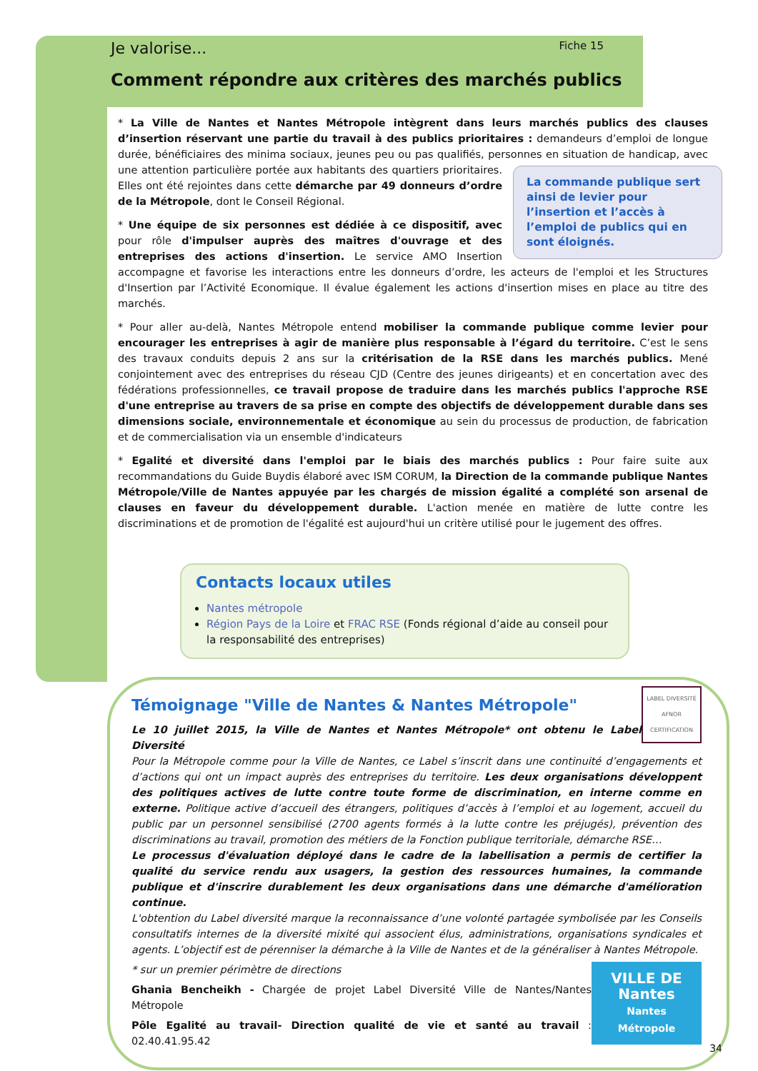Je valorise... Fiche 15
Comment répondre aux critères des marchés publics
* La Ville de Nantes et Nantes Métropole intègrent dans leurs marchés publics des clauses d’insertion réservant une partie du travail à des publics prioritaires : demandeurs d’emploi de longue durée, bénéficiaires des minima sociaux, jeunes peu ou pas qualifiés, personnes en situation de handicap, avec une attention particulière La commande publique sert ainsi de levier pour l’insertion et l’accès à l’emploi de publics qui en sont éloignés. portée aux habitants des quartiers prioritaires. Elles ont été rejointes dans cette démarche par 49 donneurs d’ordre de la Métropole, dont le Conseil Régional.
* Une équipe de six personnes est dédiée à ce dispositif, avec pour rôle d'impulser auprès des maîtres d'ouvrage et des entreprises des actions d'insertion. Le service AMO Insertion accompagne et favorise les interactions entre les donneurs d’ordre, les acteurs de l'emploi et les Structures d'Insertion par l’Activité Economique. Il évalue également les actions d'insertion mises en place au titre des marchés.
* Pour aller au-delà, Nantes Métropole entend mobiliser la commande publique comme levier pour encourager les entreprises à agir de manière plus responsable à l’égard du territoire. C’est le sens des travaux conduits depuis 2 ans sur la critérisation de la RSE dans les marchés publics. Mené conjointement avec des entreprises du réseau CJD (Centre des jeunes dirigeants) et en concertation avec des fédérations professionnelles, ce travail propose de traduire dans les marchés publics l'approche RSE d'une entreprise au travers de sa prise en compte des objectifs de développement durable dans ses dimensions sociale, environnementale et économique au sein du processus de production, de fabrication et de commercialisation via un ensemble d'indicateurs
* Egalité et diversité dans l'emploi par le biais des marchés publics : Pour faire suite aux recommandations du Guide Buydis élaboré avec ISM CORUM, la Direction de la commande publique Nantes Métropole/Ville de Nantes appuyée par les chargés de mission égalité a complété son arsenal de clauses en faveur du développement durable. L'action menée en matière de lutte contre les discriminations et de promotion de l'égalité est aujourd'hui un critère utilisé pour le jugement des offres.
Contacts locaux utiles
Nantes métropole
Région Pays de la Loire et FRAC RSE (Fonds régional d’aide au conseil pour la responsabilité des entreprises)
Témoignage "Ville de Nantes & Nantes Métropole"
LABEL DIVERSITÉ
AFNOR CERTIFICATION
Le 10 juillet 2015, la Ville de Nantes et Nantes Métropole* ont obtenu le Label Diversité
Pour la Métropole comme pour la Ville de Nantes, ce Label s’inscrit dans une continuité d’engagements et d’actions qui ont un impact auprès des entreprises du territoire. Les deux organisations développent des politiques actives de lutte contre toute forme de discrimination, en interne comme en externe. Politique active d’accueil des étrangers, politiques d’accès à l’emploi et au logement, accueil du public par un personnel sensibilisé (2700 agents formés à la lutte contre les préjugés), prévention des discriminations au travail, promotion des métiers de la Fonction publique territoriale, démarche RSE…
Le processus d'évaluation déployé dans le cadre de la labellisation a permis de certifier la qualité du service rendu aux usagers, la gestion des ressources humaines, la commande publique et d'inscrire durablement les deux organisations dans une démarche d'amélioration continue.
L'obtention du Label diversité marque la reconnaissance d’une volonté partagée symbolisée par les Conseils consultatifs internes de la diversité mixité qui associent élus, administrations, organisations syndicales et agents. L’objectif est de pérenniser la démarche à la Ville de Nantes et de la généraliser à Nantes Métropole.
VILLE DE Nantes
Nantes Métropole
* sur un premier périmètre de directions
Ghania Bencheikh - Chargée de projet Label Diversité Ville de Nantes/Nantes Métropole
Pôle Egalité au travail- Direction qualité de vie et santé au travail : 02.40.41.95.42
34